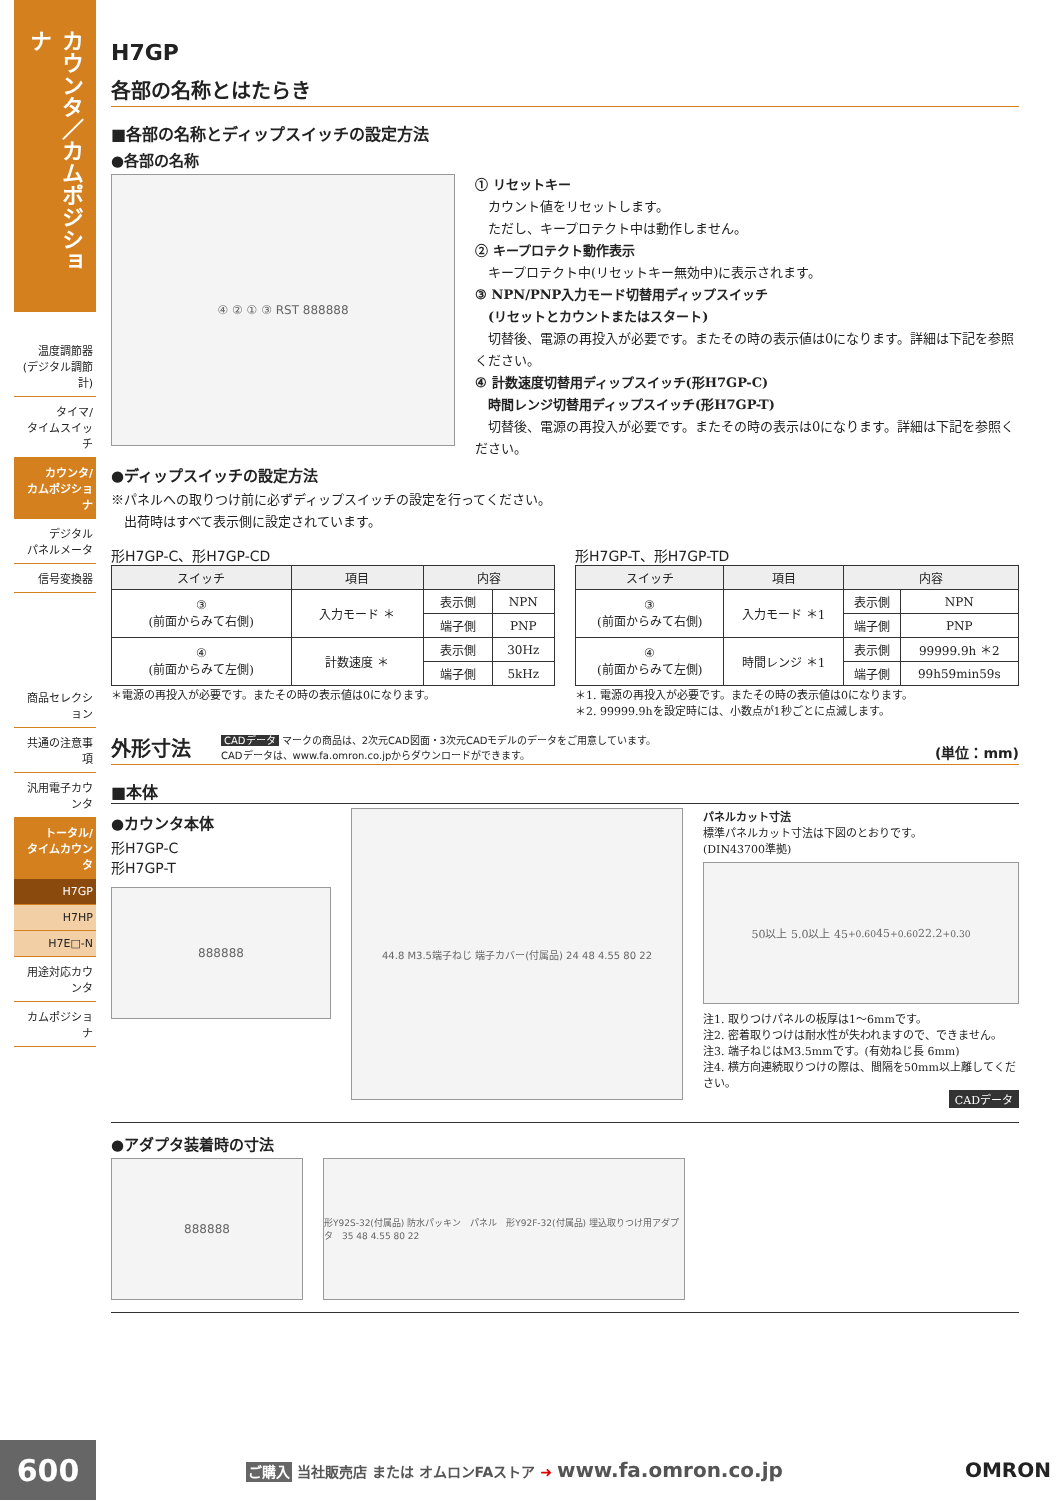カウンタ／カムポジショナ
温度調節器
(デジタル調節計)
タイマ/
タイムスイッチ
カウンタ/
カムポジショナ
デジタル
パネルメータ
信号変換器
商品セレクション
共通の注意事項
汎用電子カウンタ
トータル/
タイムカウンタ
H7GP
H7HP
H7E□-N
用途対応カウンタ
カムポジショナ
H7GP
各部の名称とはたらき
■各部の名称とディップスイッチの設定方法
●各部の名称
④ ② ① ③ RST 888888
① リセットキー
　カウント値をリセットします。
　ただし、キープロテクト中は動作しません。
② キープロテクト動作表示
　キープロテクト中(リセットキー無効中)に表示されます。
③ NPN/PNP入力モード切替用ディップスイッチ
　(リセットとカウントまたはスタート)
　切替後、電源の再投入が必要です。またその時の表示値は0になります。詳細は下記を参照ください。
④ 計数速度切替用ディップスイッチ(形H7GP-C)
　時間レンジ切替用ディップスイッチ(形H7GP-T)
　切替後、電源の再投入が必要です。またその時の表示は0になります。詳細は下記を参照ください。
●ディップスイッチの設定方法
※パネルへの取りつけ前に必ずディップスイッチの設定を行ってください。
　出荷時はすべて表示側に設定されています。
形H7GP-C、形H7GP-CD
| スイッチ | 項目 | 内容 | |
| --- | --- | --- | --- |
| ③ (前面からみて右側) | 入力モード ＊ | 表示側 | NPN |
| | | 端子側 | PNP |
| ④ (前面からみて左側) | 計数速度 ＊ | 表示側 | 30Hz |
| | | 端子側 | 5kHz |
＊電源の再投入が必要です。またその時の表示値は0になります。
形H7GP-T、形H7GP-TD
| スイッチ | 項目 | 内容 | |
| --- | --- | --- | --- |
| ③ (前面からみて右側) | 入力モード ＊1 | 表示側 | NPN |
| | | 端子側 | PNP |
| ④ (前面からみて左側) | 時間レンジ ＊1 | 表示側 | 99999.9h ＊2 |
| | | 端子側 | 99h59min59s |
＊1. 電源の再投入が必要です。またその時の表示値は0になります。
＊2. 99999.9hを設定時には、小数点が1秒ごとに点滅します。
外形寸法 CADデータ マークの商品は、2次元CAD図面・3次元CADモデルのデータをご用意しています。
CADデータは、www.fa.omron.co.jpからダウンロードができます。 (単位：mm)
■本体
●カウンタ本体
形H7GP-C
形H7GP-T
888888
44.8 M3.5端子ねじ 端子カバー(付属品) 24 48 4.55 80 22
パネルカット寸法
標準パネルカット寸法は下図のとおりです。
(DIN43700準拠)
50以上 5.0以上 45<sup>+0.6</sup><sub>0</sub> 45<sup>+0.6</sup><sub>0</sub> 22.2<sup>+0.3</sup><sub>0</sub>
注1. 取りつけパネルの板厚は1〜6mmです。
注2. 密着取りつけは耐水性が失われますので、できません。
注3. 端子ねじはM3.5mmです。(有効ねじ長 6mm)
注4. 横方向連続取りつけの際は、間隔を50mm以上離してください。
CADデータ
●アダプタ装着時の寸法
888888
形Y92S-32(付属品) 防水パッキン　パネル　形Y92F-32(付属品) 埋込取りつけ用アダプタ　35 48 4.55 80 22
600
ご購入 当社販売店 または オムロンFAストア ➜ www.fa.omron.co.jp
OMRON